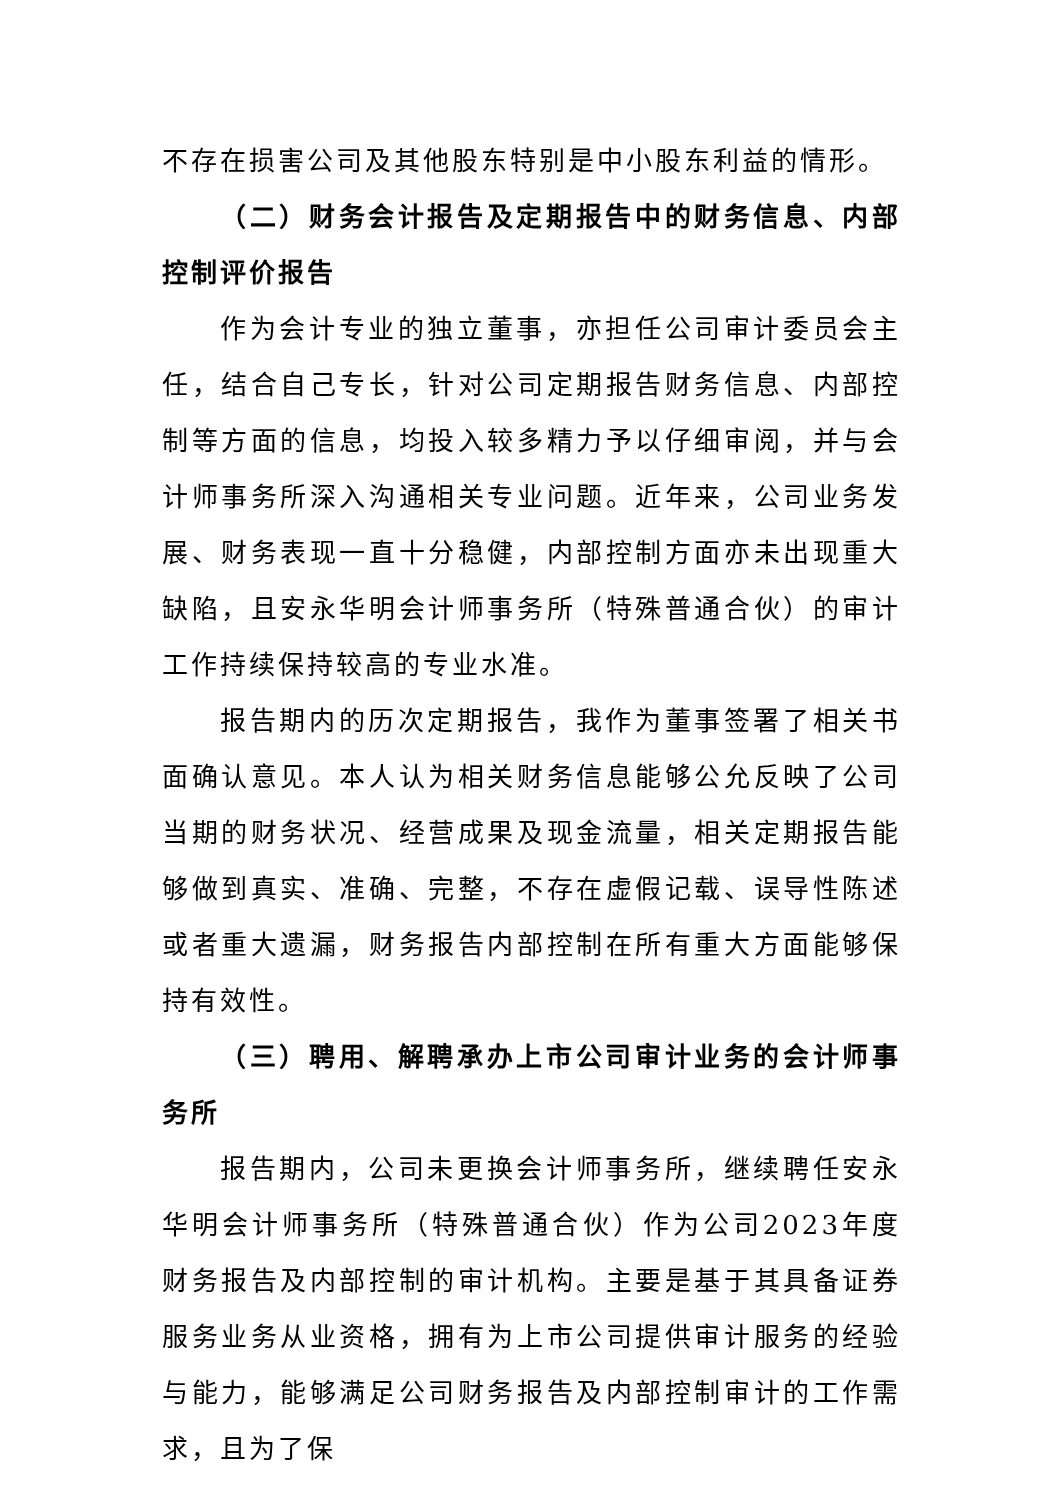不存在损害公司及其他股东特别是中小股东利益的情形。
（二）财务会计报告及定期报告中的财务信息、内部控制评价报告
作为会计专业的独立董事，亦担任公司审计委员会主任，结合自己专长，针对公司定期报告财务信息、内部控制等方面的信息，均投入较多精力予以仔细审阅，并与会计师事务所深入沟通相关专业问题。近年来，公司业务发展、财务表现一直十分稳健，内部控制方面亦未出现重大缺陷，且安永华明会计师事务所（特殊普通合伙）的审计工作持续保持较高的专业水准。
报告期内的历次定期报告，我作为董事签署了相关书面确认意见。本人认为相关财务信息能够公允反映了公司当期的财务状况、经营成果及现金流量，相关定期报告能够做到真实、准确、完整，不存在虚假记载、误导性陈述或者重大遗漏，财务报告内部控制在所有重大方面能够保持有效性。
（三）聘用、解聘承办上市公司审计业务的会计师事务所
报告期内，公司未更换会计师事务所，继续聘任安永华明会计师事务所（特殊普通合伙）作为公司2023年度财务报告及内部控制的审计机构。主要是基于其具备证券服务业务从业资格，拥有为上市公司提供审计服务的经验与能力，能够满足公司财务报告及内部控制审计的工作需求，且为了保